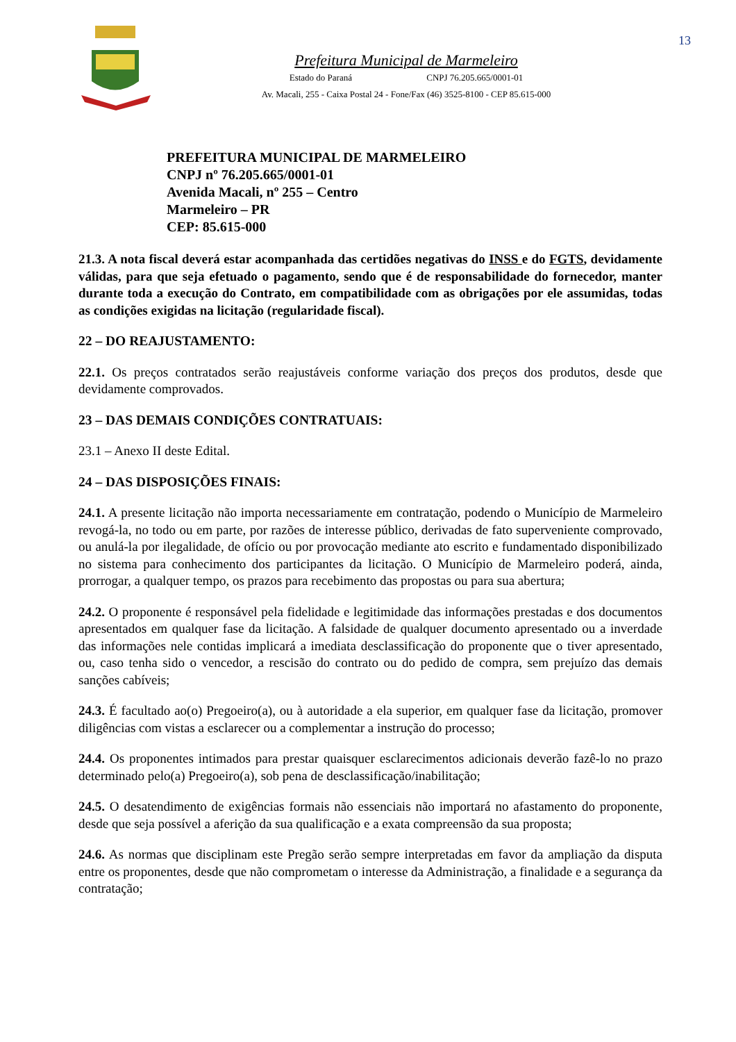13
Prefeitura Municipal de Marmeleiro
Estado do Paraná CNPJ 76.205.665/0001-01
Av. Macali, 255 - Caixa Postal 24 - Fone/Fax (46) 3525-8100 - CEP 85.615-000
PREFEITURA MUNICIPAL DE MARMELEIRO
CNPJ nº 76.205.665/0001-01
Avenida Macali, nº 255 – Centro
Marmeleiro – PR
CEP: 85.615-000
21.3. A nota fiscal deverá estar acompanhada das certidões negativas do INSS e do FGTS, devidamente válidas, para que seja efetuado o pagamento, sendo que é de responsabilidade do fornecedor, manter durante toda a execução do Contrato, em compatibilidade com as obrigações por ele assumidas, todas as condições exigidas na licitação (regularidade fiscal).
22 – DO REAJUSTAMENTO:
22.1. Os preços contratados serão reajustáveis conforme variação dos preços dos produtos, desde que devidamente comprovados.
23 – DAS DEMAIS CONDIÇÕES CONTRATUAIS:
23.1 – Anexo II deste Edital.
24 – DAS DISPOSIÇÕES FINAIS:
24.1. A presente licitação não importa necessariamente em contratação, podendo o Município de Marmeleiro revogá-la, no todo ou em parte, por razões de interesse público, derivadas de fato superveniente comprovado, ou anulá-la por ilegalidade, de ofício ou por provocação mediante ato escrito e fundamentado disponibilizado no sistema para conhecimento dos participantes da licitação. O Município de Marmeleiro poderá, ainda, prorrogar, a qualquer tempo, os prazos para recebimento das propostas ou para sua abertura;
24.2. O proponente é responsável pela fidelidade e legitimidade das informações prestadas e dos documentos apresentados em qualquer fase da licitação. A falsidade de qualquer documento apresentado ou a inverdade das informações nele contidas implicará a imediata desclassificação do proponente que o tiver apresentado, ou, caso tenha sido o vencedor, a rescisão do contrato ou do pedido de compra, sem prejuízo das demais sanções cabíveis;
24.3. É facultado ao(o) Pregoeiro(a), ou à autoridade a ela superior, em qualquer fase da licitação, promover diligências com vistas a esclarecer ou a complementar a instrução do processo;
24.4. Os proponentes intimados para prestar quaisquer esclarecimentos adicionais deverão fazê-lo no prazo determinado pelo(a) Pregoeiro(a), sob pena de desclassificação/inabilitação;
24.5. O desatendimento de exigências formais não essenciais não importará no afastamento do proponente, desde que seja possível a aferição da sua qualificação e a exata compreensão da sua proposta;
24.6. As normas que disciplinam este Pregão serão sempre interpretadas em favor da ampliação da disputa entre os proponentes, desde que não comprometam o interesse da Administração, a finalidade e a segurança da contratação;